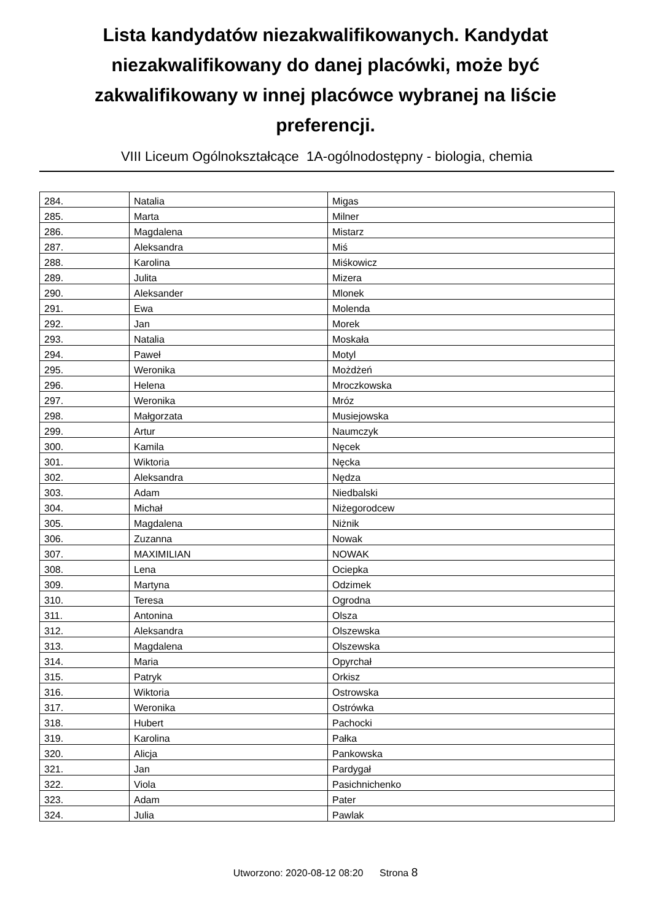Lista kandydatów niezakwalifikowanych. Kandydat niezakwalifikowany do danej placówki, może być zakwalifikowany w innej placówce wybranej na liście preferencji.
VIII Liceum Ogólnokształcące 1A-ogólnodostępny - biologia, chemia
| 284. | Natalia | Migas |
| 285. | Marta | Milner |
| 286. | Magdalena | Mistarz |
| 287. | Aleksandra | Miś |
| 288. | Karolina | Miśkowicz |
| 289. | Julita | Mizera |
| 290. | Aleksander | Mlonek |
| 291. | Ewa | Molenda |
| 292. | Jan | Morek |
| 293. | Natalia | Moskała |
| 294. | Paweł | Motyl |
| 295. | Weronika | Możdżeń |
| 296. | Helena | Mroczkowska |
| 297. | Weronika | Mróz |
| 298. | Małgorzata | Musiejowska |
| 299. | Artur | Naumczyk |
| 300. | Kamila | Nęcek |
| 301. | Wiktoria | Nęcka |
| 302. | Aleksandra | Nędza |
| 303. | Adam | Niedbalski |
| 304. | Michał | Niżegorodcew |
| 305. | Magdalena | Niżnik |
| 306. | Zuzanna | Nowak |
| 307. | MAXIMILIAN | NOWAK |
| 308. | Lena | Ociepka |
| 309. | Martyna | Odzimek |
| 310. | Teresa | Ogrodna |
| 311. | Antonina | Olsza |
| 312. | Aleksandra | Olszewska |
| 313. | Magdalena | Olszewska |
| 314. | Maria | Opyrchał |
| 315. | Patryk | Orkisz |
| 316. | Wiktoria | Ostrowska |
| 317. | Weronika | Ostrówka |
| 318. | Hubert | Pachocki |
| 319. | Karolina | Pałka |
| 320. | Alicja | Pankowska |
| 321. | Jan | Pardygał |
| 322. | Viola | Pasichnichenko |
| 323. | Adam | Pater |
| 324. | Julia | Pawlak |
Utworzono: 2020-08-12 08:20 Strona 8